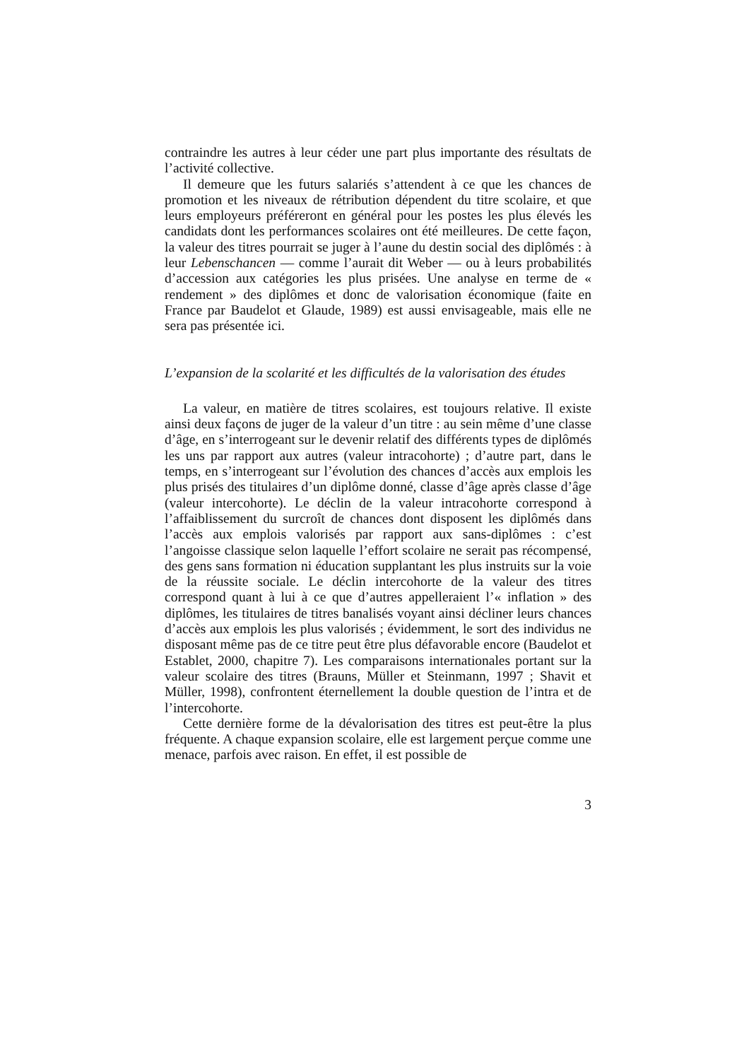contraindre les autres à leur céder une part plus importante des résultats de l’activité collective.
Il demeure que les futurs salariés s’attendent à ce que les chances de promotion et les niveaux de rétribution dépendent du titre scolaire, et que leurs employeurs préféreront en général pour les postes les plus élevés les candidats dont les performances scolaires ont été meilleures. De cette façon, la valeur des titres pourrait se juger à l’aune du destin social des diplômés : à leur Lebenschancen — comme l’aurait dit Weber — ou à leurs probabilités d’accession aux catégories les plus prisées. Une analyse en terme de « rendement » des diplômes et donc de valorisation économique (faite en France par Baudelot et Glaude, 1989) est aussi envisageable, mais elle ne sera pas présentée ici.
L’expansion de la scolarité et les difficultés de la valorisation des études
La valeur, en matière de titres scolaires, est toujours relative. Il existe ainsi deux façons de juger de la valeur d’un titre : au sein même d’une classe d’âge, en s’interrogeant sur le devenir relatif des différents types de diplômés les uns par rapport aux autres (valeur intracohorte) ; d’autre part, dans le temps, en s’interrogeant sur l’évolution des chances d’accès aux emplois les plus prisés des titulaires d’un diplôme donné, classe d’âge après classe d’âge (valeur intercohorte). Le déclin de la valeur intracohorte correspond à l’affaiblissement du surcroît de chances dont disposent les diplômés dans l’accès aux emplois valorisés par rapport aux sans-diplômes : c’est l’angoisse classique selon laquelle l’effort scolaire ne serait pas récompensé, des gens sans formation ni éducation supplantant les plus instruits sur la voie de la réussite sociale. Le déclin intercohorte de la valeur des titres correspond quant à lui à ce que d’autres appelleraient l’« inflation » des diplômes, les titulaires de titres banalisés voyant ainsi décliner leurs chances d’accès aux emplois les plus valorisés ; évidemment, le sort des individus ne disposant même pas de ce titre peut être plus défavorable encore (Baudelot et Establet, 2000, chapitre 7). Les comparaisons internationales portant sur la valeur scolaire des titres (Brauns, Müller et Steinmann, 1997 ; Shavit et Müller, 1998), confrontent éternellement la double question de l’intra et de l’intercohorte.
Cette dernière forme de la dévalorisation des titres est peut-être la plus fréquente. A chaque expansion scolaire, elle est largement perçue comme une menace, parfois avec raison. En effet, il est possible de
3